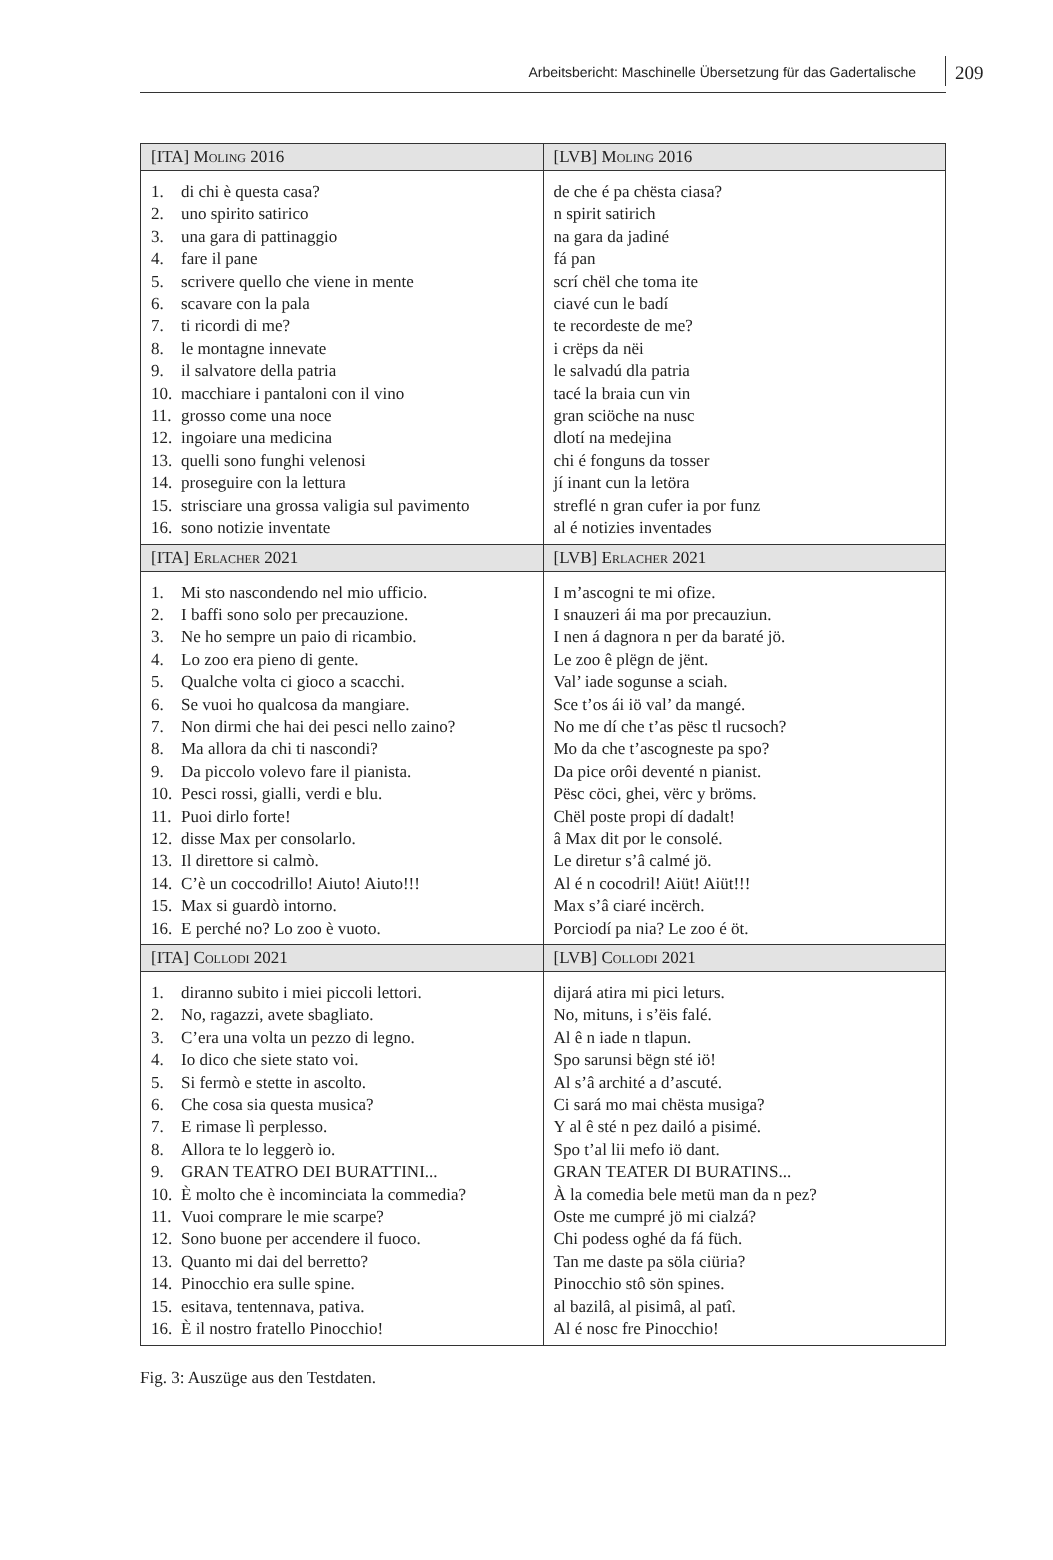Arbeitsbericht: Maschinelle Übersetzung für das Gadertalische 209
| [ITA] Moling 2016 | [LVB] Moling 2016 |
| --- | --- |
| 1. di chi è questa casa? 2. uno spirito satirico 3. una gara di pattinaggio 4. fare il pane 5. scrivere quello che viene in mente 6. scavare con la pala 7. ti ricordi di me? 8. le montagne innevate 9. il salvatore della patria 10. macchiare i pantaloni con il vino 11. grosso come una noce 12. ingoiare una medicina 13. quelli sono funghi velenosi 14. proseguire con la lettura 15. strisciare una grossa valigia sul pavimento 16. sono notizie inventate | de che é pa chësta ciasa? n spirit satirich na gara da jadiné fá pan scrí chël che toma ite ciavé cun le badí te recordeste de me? i crëps da nëi le salvadú dla patria tacé la braia cun vin gran sciöche na nusc dlotí na medejina chi é fonguns da tosser jí inant cun la letöra streflé n gran cufer ia por funz al é notizies inventades |
| [ITA] Erlacher 2021 | [LVB] Erlacher 2021 |
| 1. Mi sto nascondendo nel mio ufficio. 2. I baffi sono solo per precauzione. 3. Ne ho sempre un paio di ricambio. 4. Lo zoo era pieno di gente. 5. Qualche volta ci gioco a scacchi. 6. Se vuoi ho qualcosa da mangiare. 7. Non dirmi che hai dei pesci nello zaino? 8. Ma allora da chi ti nascondi? 9. Da piccolo volevo fare il pianista. 10. Pesci rossi, gialli, verdi e blu. 11. Puoi dirlo forte! 12. disse Max per consolarlo. 13. Il direttore si calmò. 14. C’è un coccodrillo! Aiuto! Aiuto!!! 15. Max si guardò intorno. 16. E perché no? Lo zoo è vuoto. | I m’ascogni te mi ofize. I snauzeri ái ma por precauziun. I nen á dagnora n per da baraté jö. Le zoo ê plëgn de jënt. Val’ iade sogunse a sciah. Sce t’os ái iö val’ da mangé. No me dí che t’as pësc tl rucsoch? Mo da che t’ascogneste pa spo? Da pice orôi deventé n pianist. Pësc cöci, ghei, vërc y bröms. Chël poste propi dí dadalt! â Max dit por le consolé. Le diretur s’â calmé jö. Al é n cocodril! Aiüt! Aiüt!!! Max s’â ciaré incërch. Porciodí pa nia? Le zoo é öt. |
| [ITA] Collodi 2021 | [LVB] Collodi 2021 |
| 1. diranno subito i miei piccoli lettori. 2. No, ragazzi, avete sbagliato. 3. C’era una volta un pezzo di legno. 4. Io dico che siete stato voi. 5. Si fermò e stette in ascolto. 6. Che cosa sia questa musica? 7. E rimase lì perplesso. 8. Allora te lo leggerò io. 9. GRAN TEATRO DEI BURATTINI... 10. È molto che è incominciata la commedia? 11. Vuoi comprare le mie scarpe? 12. Sono buone per accendere il fuoco. 13. Quanto mi dai del berretto? 14. Pinocchio era sulle spine. 15. esitava, tentennava, pativa. 16. È il nostro fratello Pinocchio! | dijará atira mi pici leturs. No, mituns, i s’ëis falé. Al ê n iade n tlapun. Spo sarunsi bëgn sté iö! Al s’â archité a d’ascuté. Ci sará mo mai chësta musiga? Y al ê sté n pez dailó a pisimé. Spo t’al lii mefo iö dant. GRAN TEATER DI BURATINS... À la comedia bele metü man da n pez? Oste me cumpré jö mi cialzá? Chi podess oghé da fá füch. Tan me daste pa söla ciüria? Pinocchio stô sön spines. al bazilâ, al pisimâ, al patî. Al é nosc fre Pinocchio! |
Fig. 3: Auszüge aus den Testdaten.